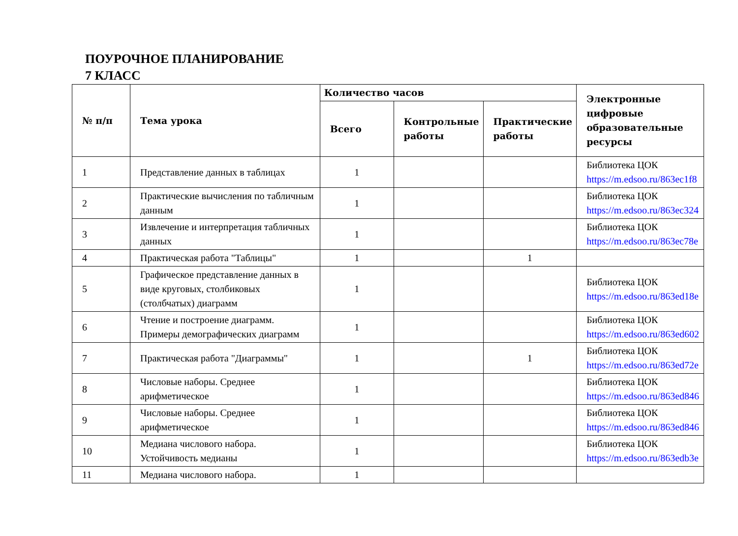ПОУРОЧНОЕ ПЛАНИРОВАНИЕ
7 КЛАСС
| № п/п | Тема урока | Количество часов | | | Электронные цифровые образовательные ресурсы |
| --- | --- | --- | --- | --- | --- |
| | | Всего | Контрольные работы | Практические работы | |
| 1 | Представление данных в таблицах | 1 | | | Библиотека ЦОК https://m.edsoo.ru/863ec1f8 |
| 2 | Практические вычисления по табличным данным | 1 | | | Библиотека ЦОК https://m.edsoo.ru/863ec324 |
| 3 | Извлечение и интерпретация табличных данных | 1 | | | Библиотека ЦОК https://m.edsoo.ru/863ec78e |
| 4 | Практическая работа "Таблицы" | 1 | | 1 | |
| 5 | Графическое представление данных в виде круговых, столбиковых (столбчатых) диаграмм | 1 | | | Библиотека ЦОК https://m.edsoo.ru/863ed18e |
| 6 | Чтение и построение диаграмм. Примеры демографических диаграмм | 1 | | | Библиотека ЦОК https://m.edsoo.ru/863ed602 |
| 7 | Практическая работа "Диаграммы" | 1 | | 1 | Библиотека ЦОК https://m.edsoo.ru/863ed72e |
| 8 | Числовые наборы. Среднее арифметическое | 1 | | | Библиотека ЦОК https://m.edsoo.ru/863ed846 |
| 9 | Числовые наборы. Среднее арифметическое | 1 | | | Библиотека ЦОК https://m.edsoo.ru/863ed846 |
| 10 | Медиана числового набора. Устойчивость медианы | 1 | | | Библиотека ЦОК https://m.edsoo.ru/863edb3e |
| 11 | Медиана числового набора. | 1 | | | |